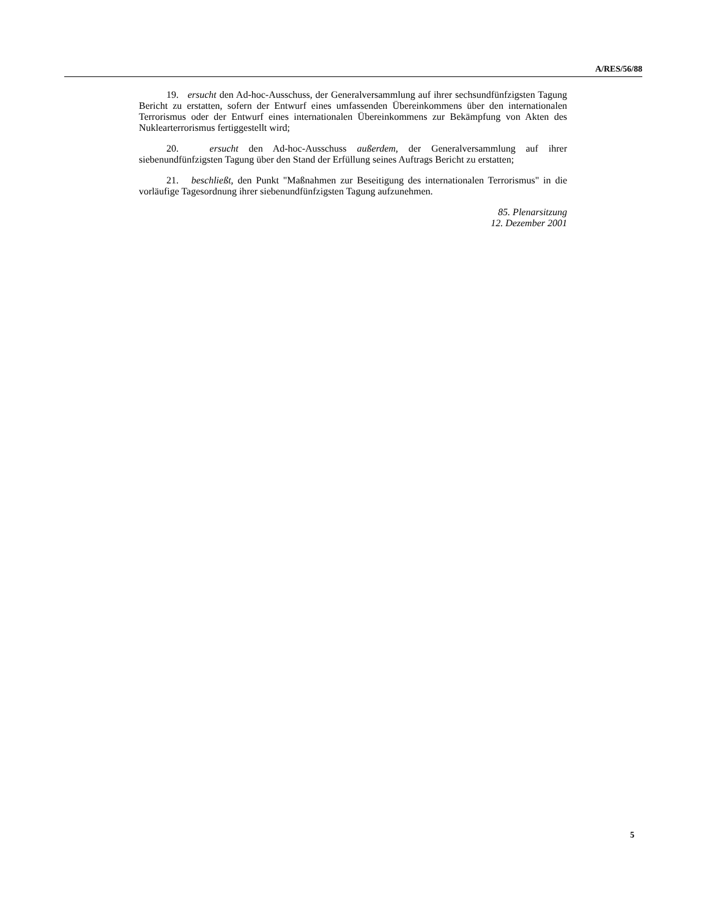A/RES/56/88
19. ersucht den Ad-hoc-Ausschuss, der Generalversammlung auf ihrer sechsund­fünfzigsten Tagung Bericht zu erstatten, sofern der Entwurf eines umfassenden Überein­kommens über den internationalen Terrorismus oder der Entwurf eines internationalen Übereinkommens zur Bekämpfung von Akten des Nuklearterrorismus fertiggestellt wird;
20. ersucht den Ad-hoc-Ausschuss außerdem, der Generalversammlung auf ihrer siebenundfünfzigsten Tagung über den Stand der Erfüllung seines Auftrags Bericht zu er­statten;
21. beschließt, den Punkt "Maßnahmen zur Beseitigung des internationalen Terro­rismus" in die vorläufige Tagesordnung ihrer siebenundfünfzigsten Tagung aufzunehmen.
85. Plenarsitzung
12. Dezember 2001
5